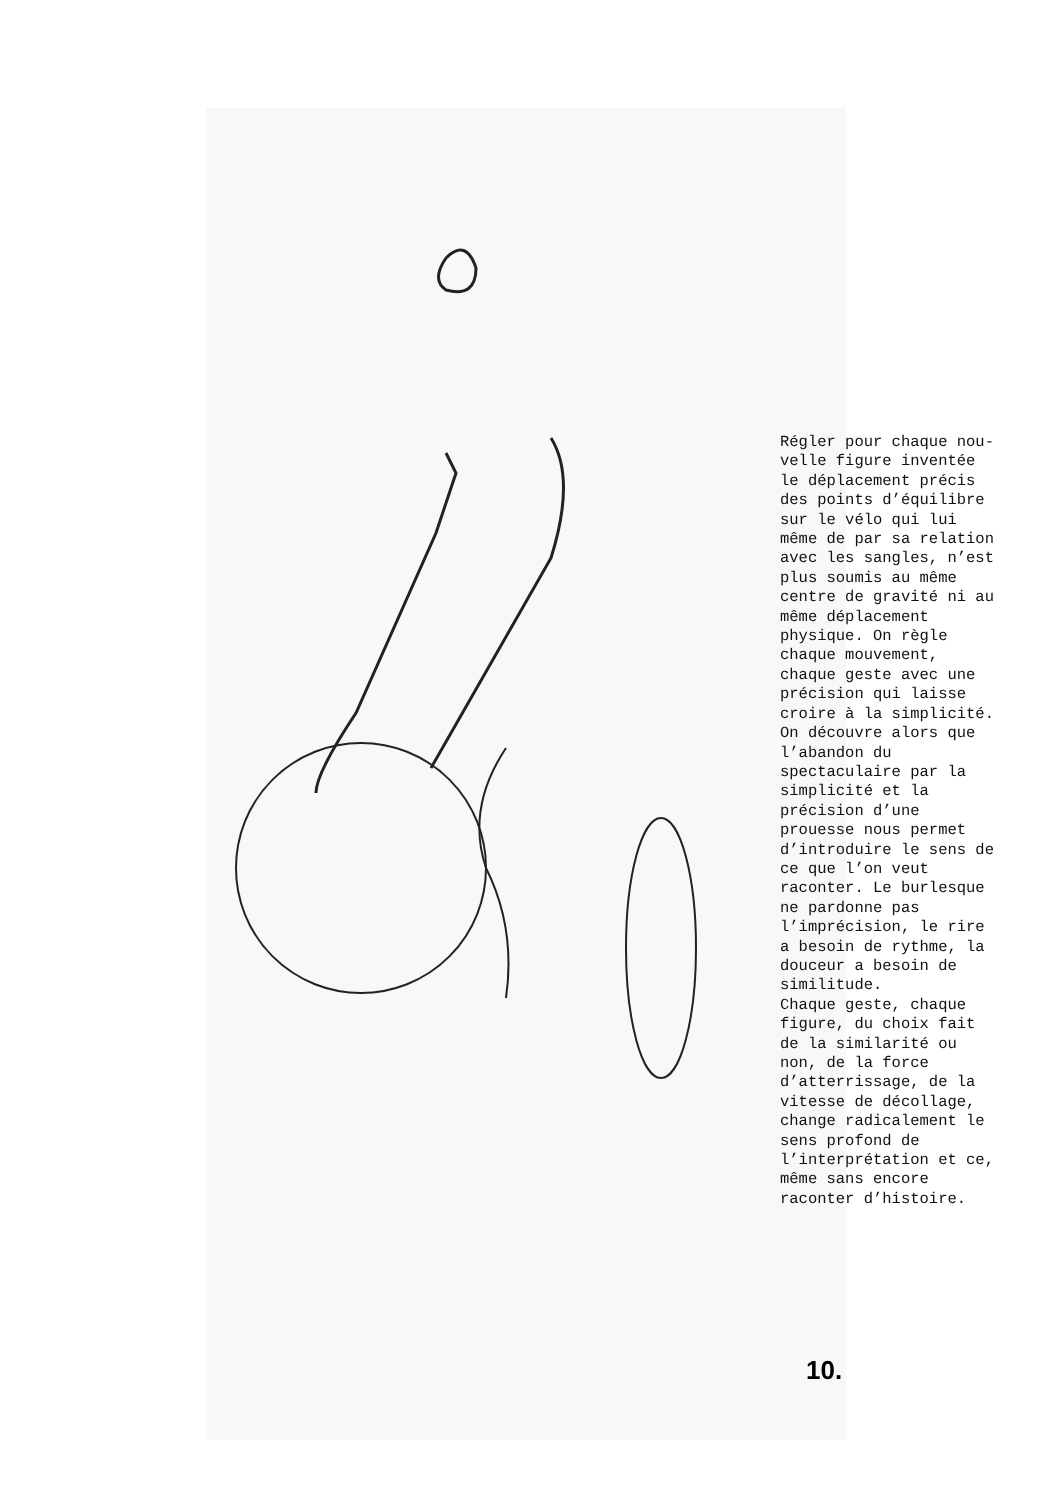Régler pour chaque nou- velle figure inventée le déplacement précis des points d’équilibre sur le vélo qui lui même de par sa relation avec les sangles, n’est plus soumis au même centre de gravité ni au même déplacement physique. On règle chaque mouvement, chaque geste avec une précision qui laisse croire à la simplicité. On découvre alors que l’abandon du spectaculaire par la simplicité et la précision d’une prouesse nous permet d’introduire le sens de ce que l’on veut raconter. Le burlesque ne pardonne pas l’imprécision, le rire a besoin de rythme, la douceur a besoin de similitude. Chaque geste, chaque figure, du choix fait de la similarité ou non, de la force d’atterrissage, de la vitesse de décollage, change radicalement le sens profond de l’interprétation et ce, même sans encore raconter d’histoire.
10.